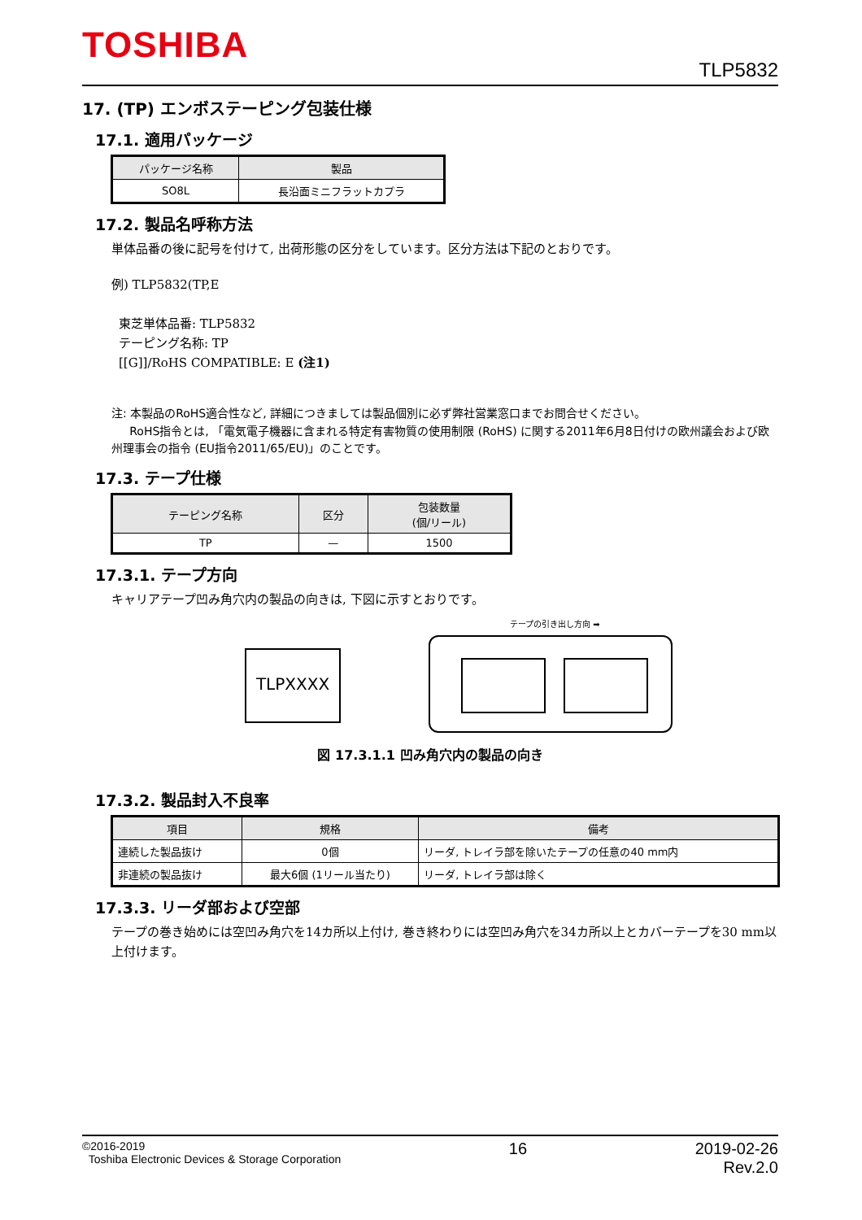TOSHIBA
TLP5832
17. (TP) エンボステーピング包装仕様
17.1. 適用パッケージ
| パッケージ名称 | 製品 |
| --- | --- |
| SO8L | 長沿面ミニフラットカプラ |
17.2. 製品名呼称方法
単体品番の後に記号を付けて, 出荷形態の区分をしています。区分方法は下記のとおりです。
例) TLP5832(TP,E
東芝単体品番: TLP5832
テーピング名称: TP
[[G]]/RoHS COMPATIBLE: E (注1)
注: 本製品のRoHS適合性など, 詳細につきましては製品個別に必ず弊社営業窓口までお問合せください。
RoHS指令とは, 「電気電子機器に含まれる特定有害物質の使用制限 (RoHS) に関する2011年6月8日付けの欧州議会および欧州理事会の指令 (EU指令2011/65/EU)」のことです。
17.3. テープ仕様
| テーピング名称 | 区分 | 包装数量 (個/リール) |
| --- | --- | --- |
| TP | — | 1500 |
17.3.1. テープ方向
キャリアテープ凹み角穴内の製品の向きは, 下図に示すとおりです。
テープの引き出し方向 ➡
TLPXXXX
図 17.3.1.1 凹み角穴内の製品の向き
17.3.2. 製品封入不良率
| 項目 | 規格 | 備考 |
| --- | --- | --- |
| 連続した製品抜け | 0個 | リーダ, トレイラ部を除いたテープの任意の40 mm内 |
| 非連続の製品抜け | 最大6個 (1リール当たり) | リーダ, トレイラ部は除く |
17.3.3. リーダ部および空部
テープの巻き始めには空凹み角穴を14カ所以上付け, 巻き終わりには空凹み角穴を34カ所以上とカバーテープを30 mm以上付けます。
©2016-2019
Toshiba Electronic Devices & Storage Corporation
16 2019-02-26
Rev.2.0